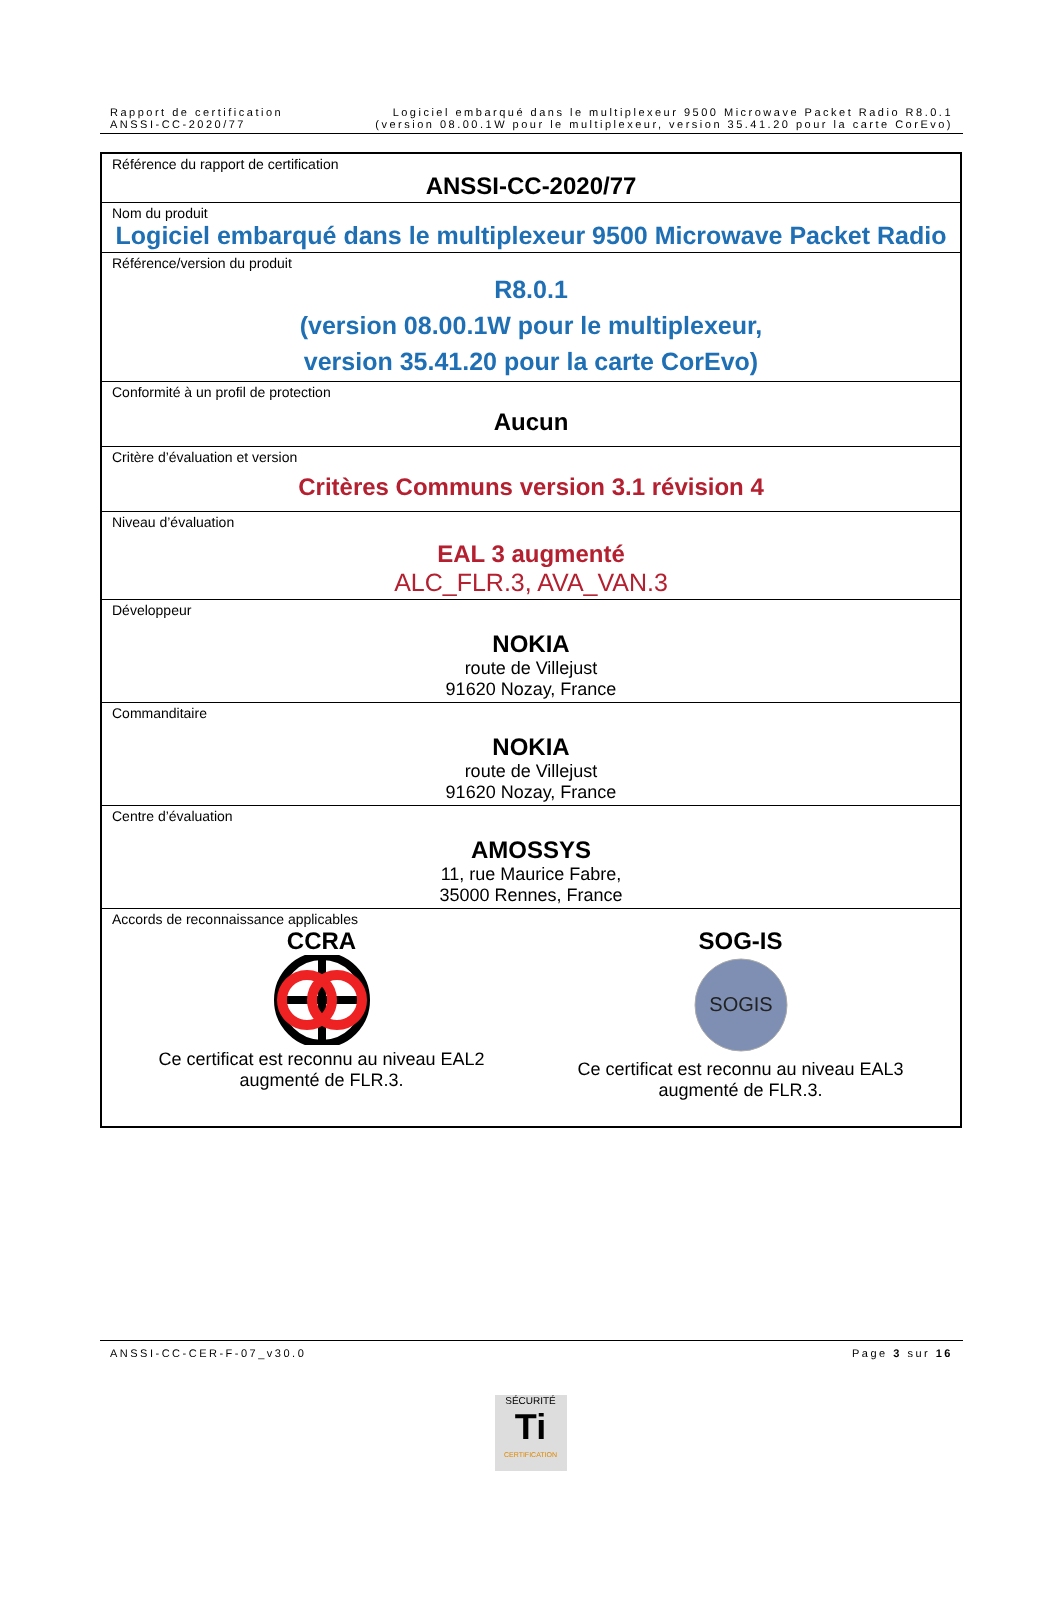Rapport de certification
ANSSI-CC-2020/77
Logiciel embarqué dans le multiplexeur 9500 Microwave Packet Radio R8.0.1
(version 08.00.1W pour le multiplexeur, version 35.41.20 pour la carte CorEvo)
| Référence du rapport de certification ANSSI-CC-2020/77 |
| Nom du produit Logiciel embarqué dans le multiplexeur 9500 Microwave Packet Radio |
| Référence/version du produit R8.0.1 (version 08.00.1W pour le multiplexeur, version 35.41.20 pour la carte CorEvo) |
| Conformité à un profil de protection Aucun |
| Critère d’évaluation et version Critères Communs version 3.1 révision 4 |
| Niveau d’évaluation EAL 3 augmenté ALC_FLR.3, AVA_VAN.3 |
| Développeur NOKIA route de Villejust 91620 Nozay, France |
| Commanditaire NOKIA route de Villejust 91620 Nozay, France |
| Centre d’évaluation AMOSSYS 11, rue Maurice Fabre, 35000 Rennes, France |
| Accords de reconnaissance applicables CCRA Ce certificat est reconnu au niveau EAL2 augmenté de FLR.3. SOG-IS SOGIS Ce certificat est reconnu au niveau EAL3 augmenté de FLR.3. |
ANSSI-CC-CER-F-07_v30.0 Page 3 sur 16
SÉCURITÉ
Ti
CERTIFICATION